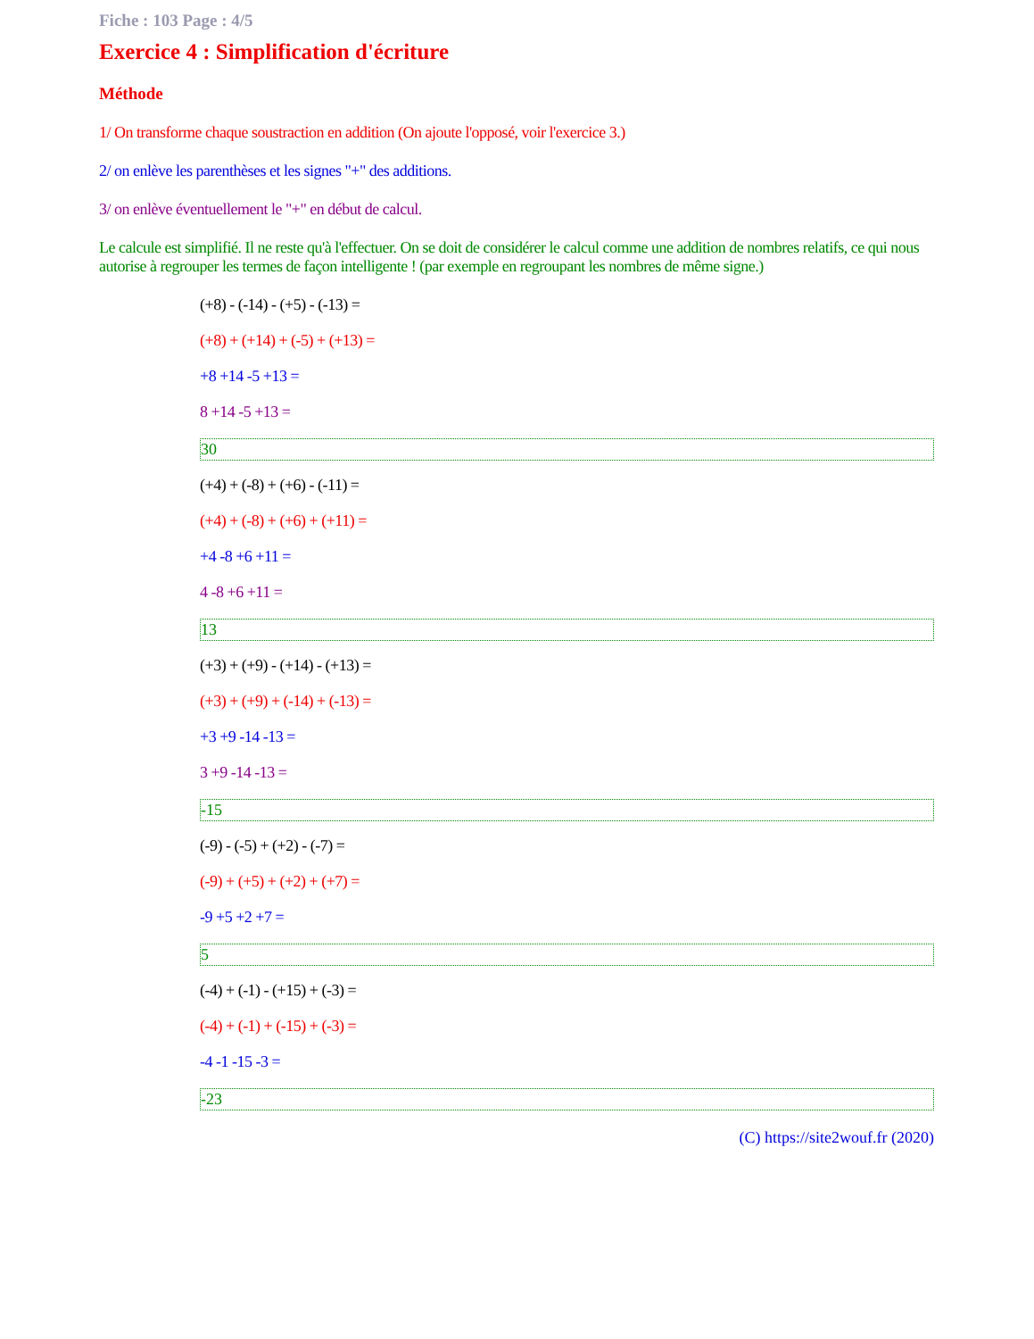Fiche : 103 Page : 4/5
Exercice 4 : Simplification d'écriture
Méthode
1/ On transforme chaque soustraction en addition (On ajoute l'opposé, voir l'exercice 3.)
2/ on enlève les parenthèses et les signes "+" des additions.
3/ on enlève éventuellement le "+" en début de calcul.
Le calcule est simplifié. Il ne reste qu'à l'effectuer. On se doit de considérer le calcul comme une addition de nombres relatifs, ce qui nous autorise à regrouper les termes de façon intelligente ! (par exemple en regroupant les nombres de même signe.)
(+8) - (-14) - (+5) - (-13) =
(+8) + (+14) + (-5) + (+13) =
+8 +14 -5 +13 =
8 +14 -5 +13 =
30
(+4) + (-8) + (+6) - (-11) =
(+4) + (-8) + (+6) + (+11) =
+4 -8 +6 +11 =
4 -8 +6 +11 =
13
(+3) + (+9) - (+14) - (+13) =
(+3) + (+9) + (-14) + (-13) =
+3 +9 -14 -13 =
3 +9 -14 -13 =
-15
(-9) - (-5) + (+2) - (-7) =
(-9) + (+5) + (+2) + (+7) =
-9 +5 +2 +7 =
5
(-4) + (-1) - (+15) + (-3) =
(-4) + (-1) + (-15) + (-3) =
-4 -1 -15 -3 =
-23
(C) https://site2wouf.fr (2020)